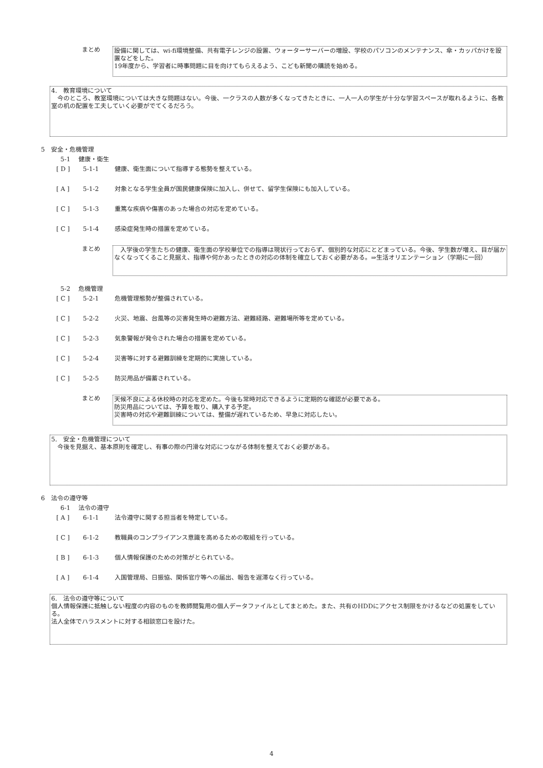まとめ
設備に関しては、wi-fi環境整備、共有電子レンジの設置、ウォーターサーバーの増設、学校のパソコンのメンテナンス、傘・カッパかけを設置などをした。
19年度から、学習者に時事問題に目を向けてもらえるよう、こども新聞の購読を始める。
4.　教育環境について
　今のところ、教室環境については大きな問題はない。今後、一クラスの人数が多くなってきたときに、一人一人の学生が十分な学習スペースが取れるように、各教室の机の配置を工夫していく必要がでてくるだろう。
5　安全・危機管理
5-1　 健康・衛生
[ D ] 5-1-1 健康、衛生面について指導する態勢を整えている。
[ A ] 5-1-2 対象となる学生全員が国民健康保険に加入し、併せて、留学生保険にも加入している。
[ C ] 5-1-3 重篤な疾病や傷害のあった場合の対応を定めている。
[ C ] 5-1-4 感染症発生時の措置を定めている。
まとめ
　入学後の学生たちの健康、衛生面の学校単位での指導は現状行っておらず、個別的な対応にとどまっている。今後、学生数が増え、目が届かなくなってくること見据え、指導や何かあったときの対応の体制を確立しておく必要がある。⇒生活オリエンテーション（学期に一回）
5-2　 危機管理
[ C ] 5-2-1 危機管理態勢が整備されている。
[ C ] 5-2-2 火災、地震、台風等の災害発生時の避難方法、避難経路、避難場所等を定めている。
[ C ] 5-2-3 気象警報が発令された場合の措置を定めている。
[ C ] 5-2-4 災害等に対する避難訓練を定期的に実施している。
[ C ] 5-2-5 防災用品が備蓄されている。
まとめ
天候不良による休校時の対応を定めた。今後も常時対応できるように定期的な確認が必要である。
防災用品については、予算を取り、購入する予定。
災害時の対応や避難訓練については、整備が遅れているため、早急に対応したい。
5.　安全・危機管理について
　今後を見据え、基本原則を確定し、有事の際の円滑な対応につながる体制を整えておく必要がある。
6　法令の遵守等
6-1　 法令の遵守
[ A ] 6-1-1 法令遵守に関する担当者を特定している。
[ C ] 6-1-2 教職員のコンプライアンス意識を高めるための取組を行っている。
[ B ] 6-1-3 個人情報保護のための対策がとられている。
[ A ] 6-1-4 入国管理局、日振協、関係官庁等への届出、報告を遅滞なく行っている。
6.　法令の遵守等について
個人情報保護に抵触しない程度の内容のものを教師閲覧用の個人データファイルとしてまとめた。また、共有のHDDにアクセス制限をかけるなどの処置をしている。
法人全体でハラスメントに対する相談窓口を設けた。
4